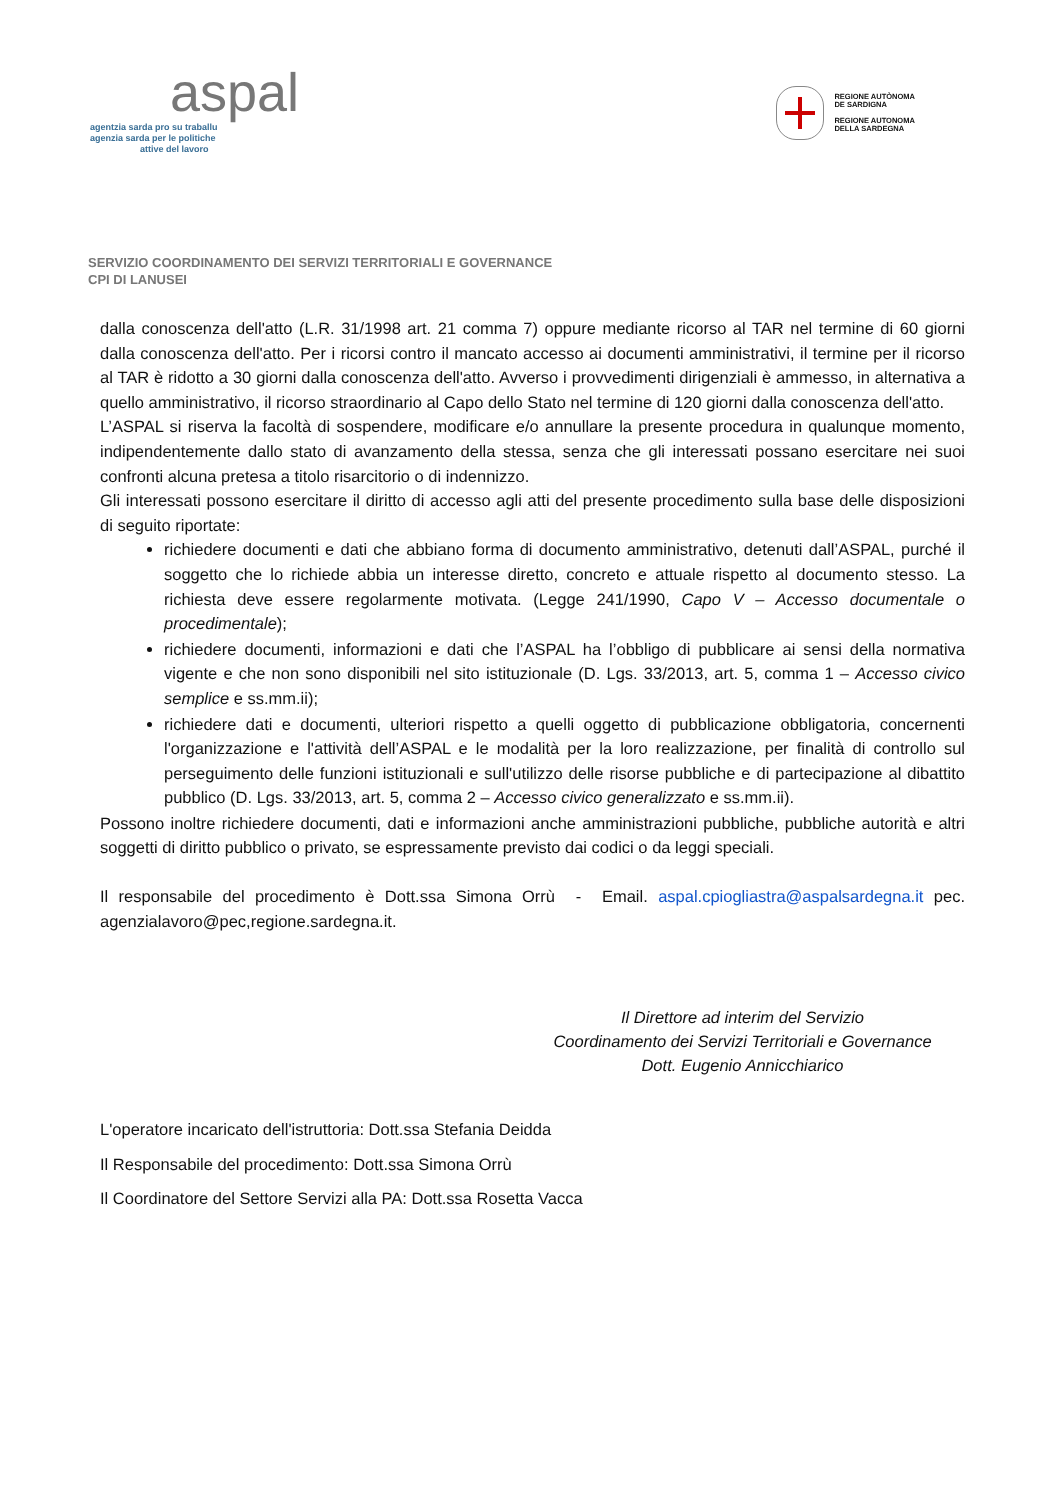aspal
agentzia sarda pro su traballu
agenzia sarda per le politiche
attive del lavoro
REGIONE AUTÒNOMA
DE SARDIGNA
REGIONE AUTONOMA
DELLA SARDEGNA
SERVIZIO COORDINAMENTO DEI SERVIZI TERRITORIALI E GOVERNANCE
CPI DI LANUSEI
dalla conoscenza dell'atto (L.R. 31/1998 art. 21 comma 7) oppure mediante ricorso al TAR nel termine di 60 giorni dalla conoscenza dell'atto. Per i ricorsi contro il mancato accesso ai documenti amministrativi, il termine per il ricorso al TAR è ridotto a 30 giorni dalla conoscenza dell'atto. Avverso i provvedimenti dirigenziali è ammesso, in alternativa a quello amministrativo, il ricorso straordinario al Capo dello Stato nel termine di 120 giorni dalla conoscenza dell'atto.
L’ASPAL si riserva la facoltà di sospendere, modificare e/o annullare la presente procedura in qualunque momento, indipendentemente dallo stato di avanzamento della stessa, senza che gli interessati possano esercitare nei suoi confronti alcuna pretesa a titolo risarcitorio o di indennizzo.
Gli interessati possono esercitare il diritto di accesso agli atti del presente procedimento sulla base delle disposizioni di seguito riportate:
richiedere documenti e dati che abbiano forma di documento amministrativo, detenuti dall’ASPAL, purché il soggetto che lo richiede abbia un interesse diretto, concreto e attuale rispetto al documento stesso. La richiesta deve essere regolarmente motivata. (Legge 241/1990, Capo V – Accesso documentale o procedimentale);
richiedere documenti, informazioni e dati che l’ASPAL ha l’obbligo di pubblicare ai sensi della normativa vigente e che non sono disponibili nel sito istituzionale (D. Lgs. 33/2013, art. 5, comma 1 – Accesso civico semplice e ss.mm.ii);
richiedere dati e documenti, ulteriori rispetto a quelli oggetto di pubblicazione obbligatoria, concernenti l'organizzazione e l'attività dell’ASPAL e le modalità per la loro realizzazione, per finalità di controllo sul perseguimento delle funzioni istituzionali e sull'utilizzo delle risorse pubbliche e di partecipazione al dibattito pubblico (D. Lgs. 33/2013, art. 5, comma 2 – Accesso civico generalizzato e ss.mm.ii).
Possono inoltre richiedere documenti, dati e informazioni anche amministrazioni pubbliche, pubbliche autorità e altri soggetti di diritto pubblico o privato, se espressamente previsto dai codici o da leggi speciali.
Il responsabile del procedimento è Dott.ssa Simona Orrù - Email. aspal.cpiogliastra@aspalsardegna.it pec. agenzialavoro@pec,regione.sardegna.it.
Il Direttore ad interim del Servizio
Coordinamento dei Servizi Territoriali e Governance
Dott. Eugenio Annicchiarico
L'operatore incaricato dell'istruttoria: Dott.ssa Stefania Deidda
Il Responsabile del procedimento: Dott.ssa Simona Orrù
Il Coordinatore del Settore Servizi alla PA: Dott.ssa Rosetta Vacca